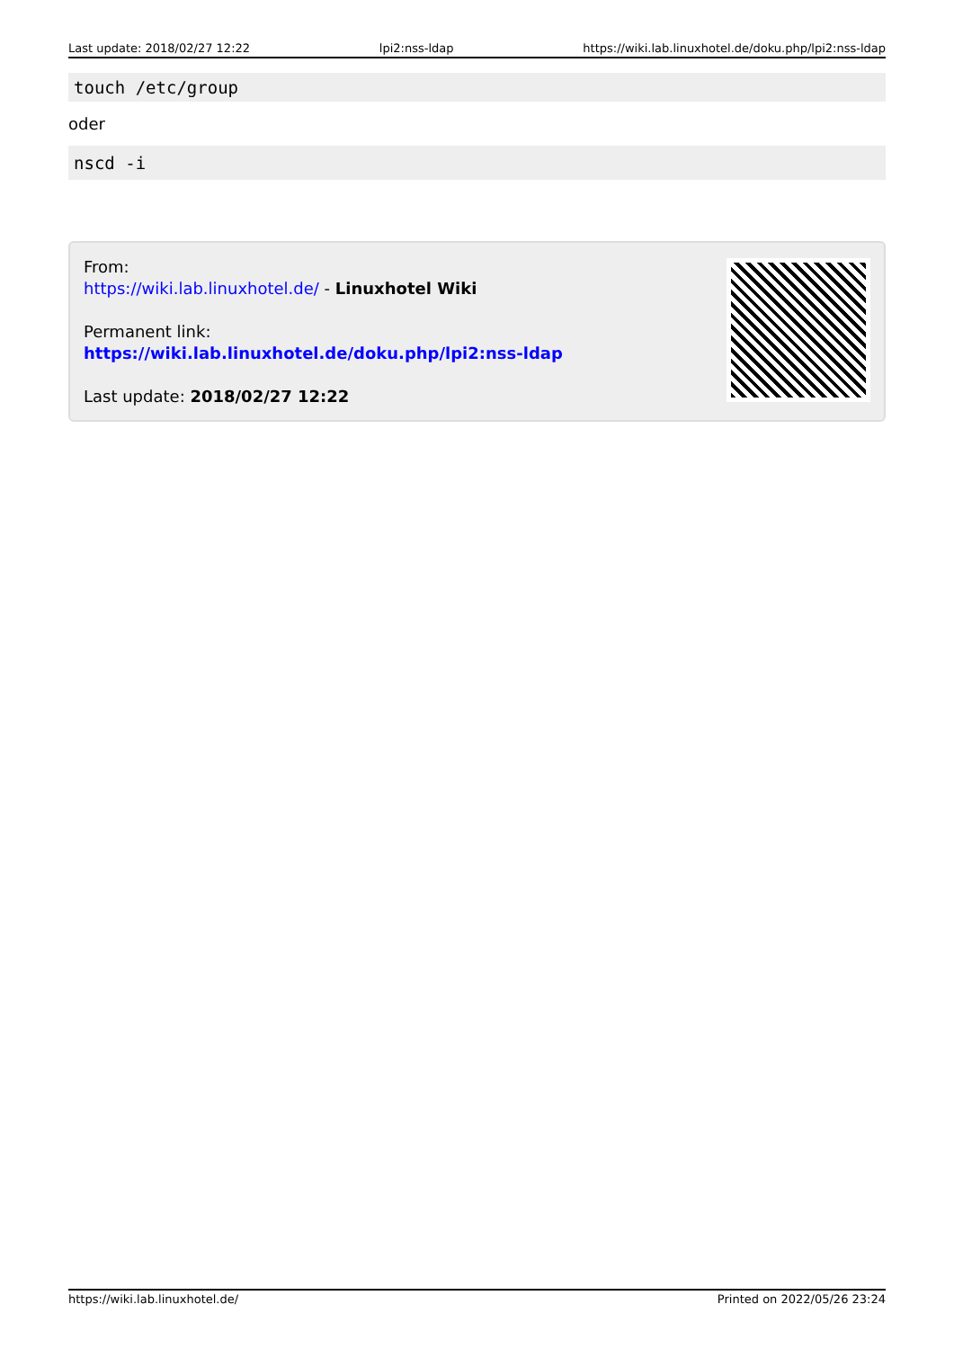Last update: 2018/02/27 12:22 lpi2:nss-ldap https://wiki.lab.linuxhotel.de/doku.php/lpi2:nss-ldap
touch /etc/group
oder
nscd -i
From:
https://wiki.lab.linuxhotel.de/ - Linuxhotel Wiki
Permanent link:
https://wiki.lab.linuxhotel.de/doku.php/lpi2:nss-ldap
Last update: 2018/02/27 12:22
https://wiki.lab.linuxhotel.de/ Printed on 2022/05/26 23:24